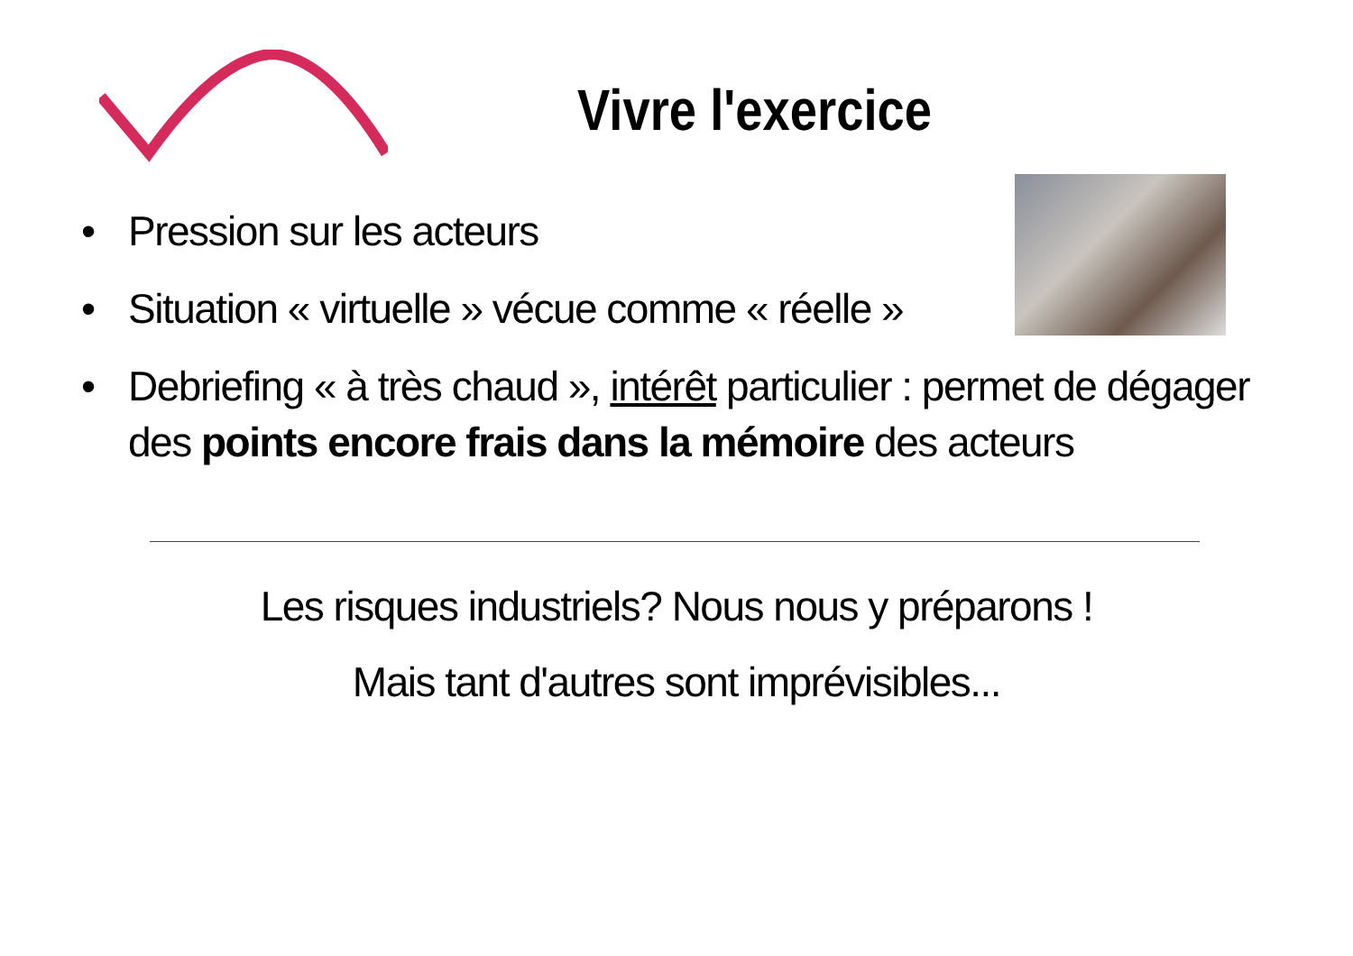Vivre l'exercice
• Pression sur les acteurs
• Situation « virtuelle » vécue comme « réelle »
• Debriefing « à très chaud », intérêt particulier : permet de dégager des points encore frais dans la mémoire des acteurs
Les risques industriels? Nous nous y préparons !
Mais tant d'autres sont imprévisibles...